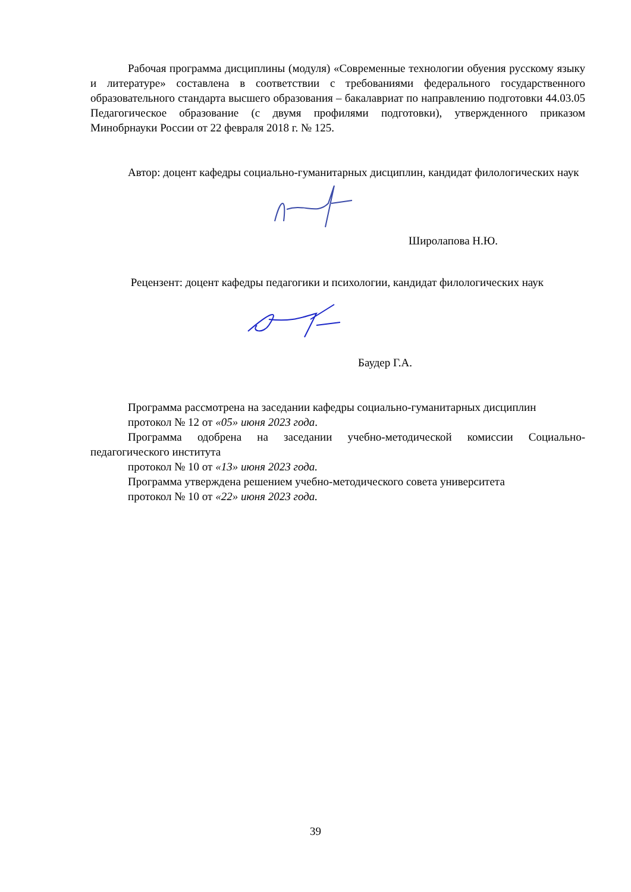Рабочая программа дисциплины (модуля) «Современные технологии обуения русскому языку и литературе» составлена в соответствии с требованиями федерального государственного образовательного стандарта высшего образования – бакалавриат по направлению подготовки 44.03.05 Педагогическое образование (с двумя профилями подготовки), утвержденного приказом Минобрнауки России от 22 февраля 2018 г. № 125.
Автор: доцент кафедры социально-гуманитарных дисциплин, кандидат филологических наук
Широлапова Н.Ю.
Рецензент: доцент кафедры педагогики и психологии, кандидат филологических наук
Баудер Г.А.
Программа рассмотрена на заседании кафедры социально-гуманитарных дисциплин
протокол № 12 от «05» июня 2023 года.
Программа одобрена на заседании учебно-методической комиссии Социально-педагогического института
протокол № 10 от «13» июня 2023 года.
Программа утверждена решением учебно-методического совета университета
протокол № 10 от «22» июня 2023 года.
39